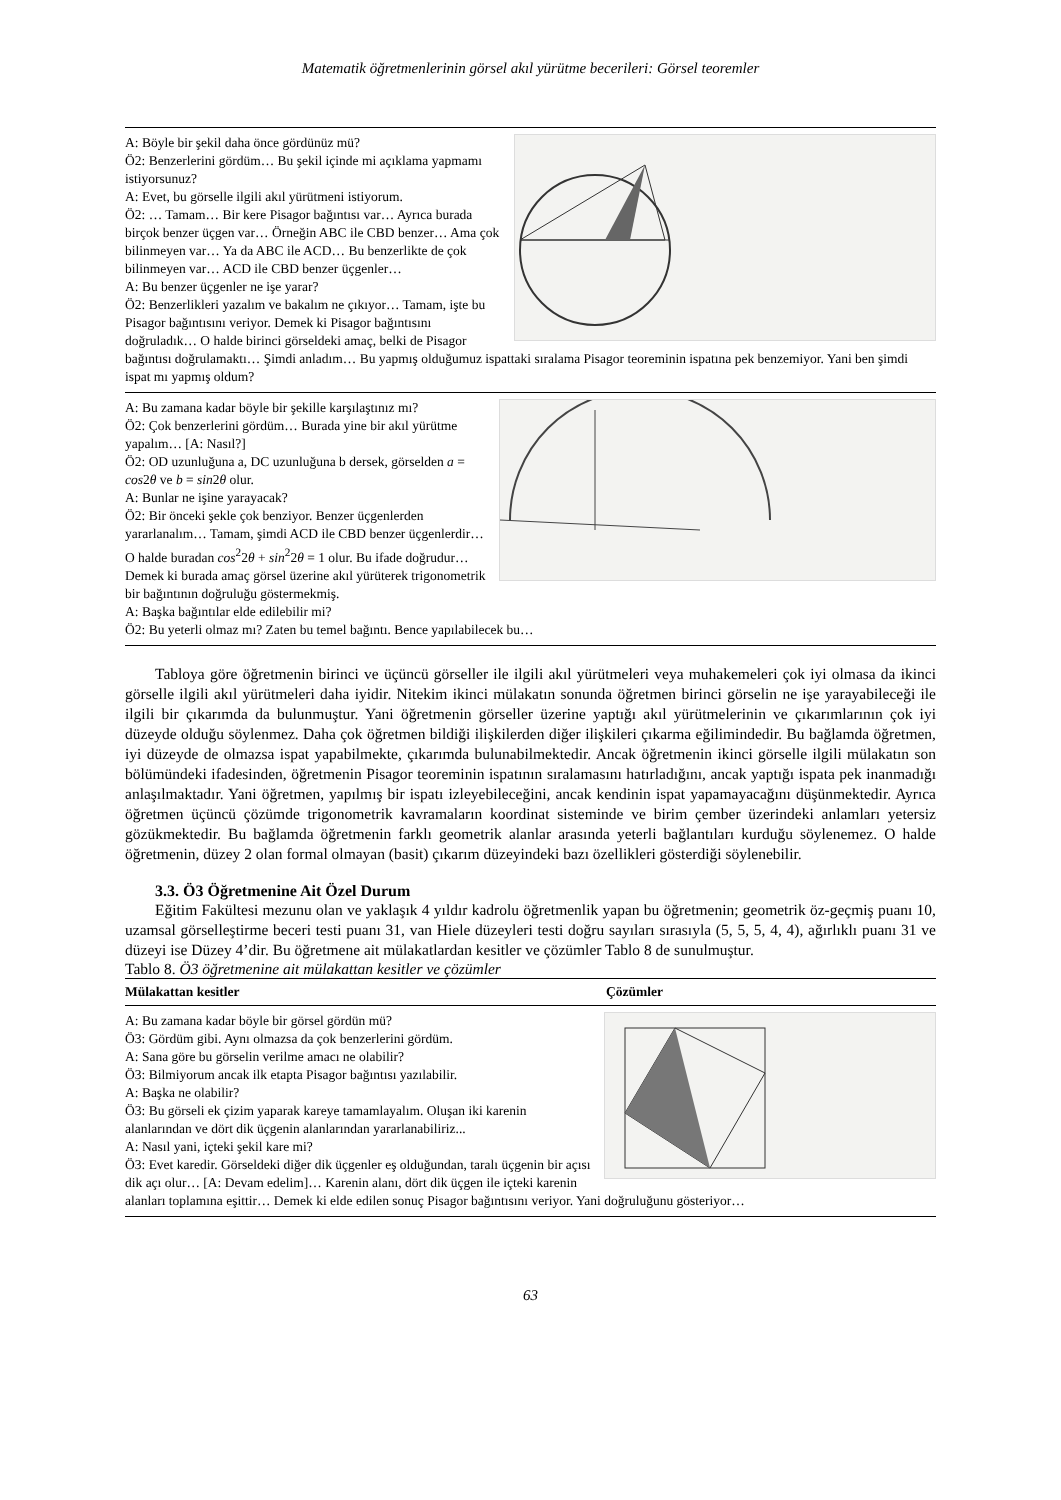Matematik öğretmenlerinin görsel akıl yürütme becerileri: Görsel teoremler
A: Böyle bir şekil daha önce gördünüz mü?
Ö2: Benzerlerini gördüm… Bu şekil içinde mi açıklama yapmamı istiyorsunuz?
A: Evet, bu görselle ilgili akıl yürütmeni istiyorum.
Ö2: … Tamam… Bir kere Pisagor bağıntısı var… Ayrıca burada birçok benzer üçgen var… Örneğin ABC ile CBD benzer… Ama çok bilinmeyen var… Ya da ABC ile ACD… Bu benzerlikte de çok bilinmeyen var… ACD ile CBD benzer üçgenler…
A: Bu benzer üçgenler ne işe yarar?
Ö2: Benzerlikleri yazalım ve bakalım ne çıkıyor… Tamam, işte bu Pisagor bağıntısını veriyor. Demek ki Pisagor bağıntısını doğruladık… O halde birinci görseldeki amaç, belki de Pisagor bağıntısı doğrulamaktı… Şimdi anladım… Bu yapmış olduğumuz ispattaki sıralama Pisagor teoreminin ispatına pek benzemiyor. Yani ben şimdi ispat mı yapmış oldum?
A: Bu zamana kadar böyle bir şekille karşılaştınız mı?
Ö2: Çok benzerlerini gördüm… Burada yine bir akıl yürütme yapalım… [A: Nasıl?]
Ö2: OD uzunluğuna a, DC uzunluğuna b dersek, görselden a = cos2θ ve b = sin2θ olur.
A: Bunlar ne işine yarayacak?
Ö2: Bir önceki şekle çok benziyor. Benzer üçgenlerden yararlanalım… Tamam, şimdi ACD ile CBD benzer üçgenlerdir… O halde buradan cos<sup>2</sup>2θ + sin<sup>2</sup>2θ = 1 olur. Bu ifade doğrudur… Demek ki burada amaç görsel üzerine akıl yürüterek trigonometrik bir bağıntının doğruluğu göstermekmiş.
A: Başka bağıntılar elde edilebilir mi?
Ö2: Bu yeterli olmaz mı? Zaten bu temel bağıntı. Bence yapılabilecek bu…
Tabloya göre öğretmenin birinci ve üçüncü görseller ile ilgili akıl yürütmeleri veya muhakemeleri çok iyi olmasa da ikinci görselle ilgili akıl yürütmeleri daha iyidir. Nitekim ikinci mülakatın sonunda öğretmen birinci görselin ne işe yarayabileceği ile ilgili bir çıkarımda da bulunmuştur. Yani öğretmenin görseller üzerine yaptığı akıl yürütmelerinin ve çıkarımlarının çok iyi düzeyde olduğu söylenmez. Daha çok öğretmen bildiği ilişkilerden diğer ilişkileri çıkarma eğilimindedir. Bu bağlamda öğretmen, iyi düzeyde de olmazsa ispat yapabilmekte, çıkarımda bulunabilmektedir. Ancak öğretmenin ikinci görselle ilgili mülakatın son bölümündeki ifadesinden, öğretmenin Pisagor teoreminin ispatının sıralamasını hatırladığını, ancak yaptığı ispata pek inanmadığı anlaşılmaktadır. Yani öğretmen, yapılmış bir ispatı izleyebileceğini, ancak kendinin ispat yapamayacağını düşünmektedir. Ayrıca öğretmen üçüncü çözümde trigonometrik kavramaların koordinat sisteminde ve birim çember üzerindeki anlamları yetersiz gözükmektedir. Bu bağlamda öğretmenin farklı geometrik alanlar arasında yeterli bağlantıları kurduğu söylenemez. O halde öğretmenin, düzey 2 olan formal olmayan (basit) çıkarım düzeyindeki bazı özellikleri gösterdiği söylenebilir.
3.3. Ö3 Öğretmenine Ait Özel Durum
Eğitim Fakültesi mezunu olan ve yaklaşık 4 yıldır kadrolu öğretmenlik yapan bu öğretmenin; geometrik öz-geçmiş puanı 10, uzamsal görselleştirme beceri testi puanı 31, van Hiele düzeyleri testi doğru sayıları sırasıyla (5, 5, 5, 4, 4), ağırlıklı puanı 31 ve düzeyi ise Düzey 4’dir. Bu öğretmene ait mülakatlardan kesitler ve çözümler Tablo 8 de sunulmuştur.
Tablo 8. Ö3 öğretmenine ait mülakattan kesitler ve çözümler
| Mülakattan kesitler | Çözümler |
| --- | --- |
A: Bu zamana kadar böyle bir görsel gördün mü?
Ö3: Gördüm gibi. Aynı olmazsa da çok benzerlerini gördüm.
A: Sana göre bu görselin verilme amacı ne olabilir?
Ö3: Bilmiyorum ancak ilk etapta Pisagor bağıntısı yazılabilir.
A: Başka ne olabilir?
Ö3: Bu görseli ek çizim yaparak kareye tamamlayalım. Oluşan iki karenin alanlarından ve dört dik üçgenin alanlarından yararlanabiliriz...
A: Nasıl yani, içteki şekil kare mi?
Ö3: Evet karedir. Görseldeki diğer dik üçgenler eş olduğundan, taralı üçgenin bir açısı dik açı olur… [A: Devam edelim]… Karenin alanı, dört dik üçgen ile içteki karenin alanları toplamına eşittir… Demek ki elde edilen sonuç Pisagor bağıntısını veriyor. Yani doğruluğunu gösteriyor…
63